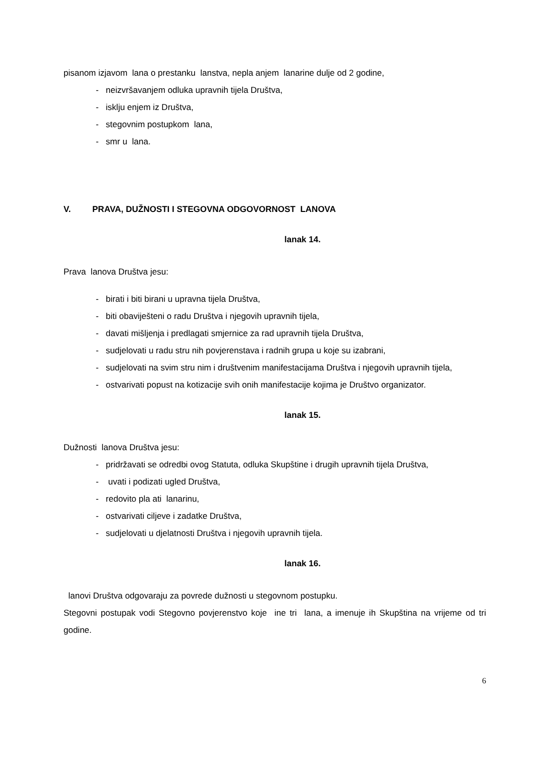pisanom izjavom lana o prestanku lanstva, nepla anjem lanarine dulje od 2 godine,
- neizvršavanjem odluka upravnih tijela Društva,
- isklju enjem iz Društva,
- stegovnim postupkom lana,
- smr u lana.
V. PRAVA, DUŽNOSTI I STEGOVNA ODGOVORNOST LANOVA
lanak 14.
Prava lanova Društva jesu:
- birati i biti birani u upravna tijela Društva,
- biti obaviješteni o radu Društva i njegovih upravnih tijela,
- davati mišljenja i predlagati smjernice za rad upravnih tijela Društva,
- sudjelovati u radu stru nih povjerenstava i radnih grupa u koje su izabrani,
- sudjelovati na svim stru nim i društvenim manifestacijama Društva i njegovih upravnih tijela,
- ostvarivati popust na kotizacije svih onih manifestacije kojima je Društvo organizator.
lanak 15.
Dužnosti lanova Društva jesu:
- pridržavati se odredbi ovog Statuta, odluka Skupštine i drugih upravnih tijela Društva,
- uvati i podizati ugled Društva,
- redovito pla ati lanarinu,
- ostvarivati ciljeve i zadatke Društva,
- sudjelovati u djelatnosti Društva i njegovih upravnih tijela.
lanak 16.
lanovi Društva odgovaraju za povrede dužnosti u stegovnom postupku.
Stegovni postupak vodi Stegovno povjerenstvo koje ine tri lana, a imenuje ih Skupština na vrijeme od tri godine.
6